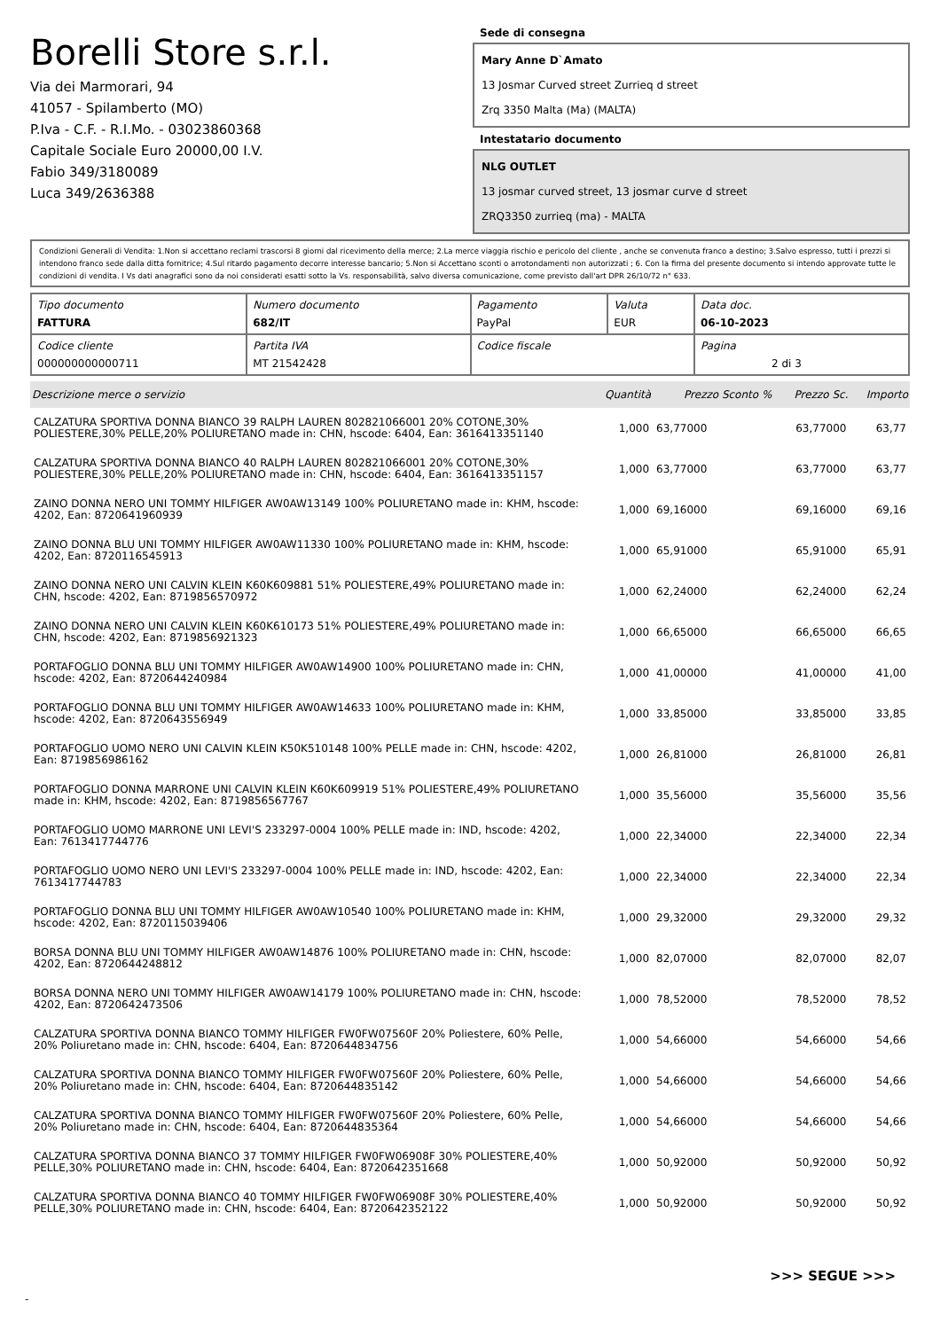Borelli Store s.r.l.
Via dei Marmorari, 94
41057 - Spilamberto (MO)
P.Iva - C.F. - R.I.Mo. - 03023860368
Capitale Sociale Euro 20000,00 I.V.
Fabio 349/3180089
Luca 349/2636388
Sede di consegna
Mary Anne D`Amato
13 Josmar Curved street Zurrieq d street
Zrq 3350 Malta (Ma) (MALTA)
Intestatario documento
NLG OUTLET
13 josmar curved street, 13 josmar curve d street
ZRQ3350 zurrieq (ma) - MALTA
Condizioni Generali di Vendita: 1.Non si accettano reclami trascorsi 8 giorni dal ricevimento della merce; 2.La merce viaggia rischio e pericolo del cliente , anche se convenuta franco a destino; 3.Salvo espresso, tutti i prezzi si intendono franco sede dalla ditta fornitrice; 4.Sul ritardo pagamento decorre interesse bancario; 5.Non si Accettano sconti o arrotondamenti non autorizzati ; 6. Con la firma del presente documento si intendo approvate tutte le condizioni di vendita. I Vs dati anagrafici sono da noi considerati esatti sotto la Vs. responsabilità, salvo diversa comunicazione, come previsto dall'art DPR 26/10/72 n° 633.
| Tipo documento FATTURA | Numero documento 682/IT | Pagamento PayPal | Valuta EUR | Data doc. 06-10-2023 |
| Codice cliente 000000000000711 | Partita IVA MT 21542428 | Codice fiscale | | Pagina 2 di 3 |
| Descrizione merce o servizio | Quantità | Prezzo Sconto % | Prezzo Sc. | Importo |
| --- | --- | --- | --- | --- |
| CALZATURA SPORTIVA DONNA BIANCO 39 RALPH LAUREN 802821066001 20% COTONE,30% POLIESTERE,30% PELLE,20% POLIURETANO made in: CHN, hscode: 6404, Ean: 3616413351140 | 1,000 | 63,77000 | 63,77000 | 63,77 |
| CALZATURA SPORTIVA DONNA BIANCO 40 RALPH LAUREN 802821066001 20% COTONE,30% POLIESTERE,30% PELLE,20% POLIURETANO made in: CHN, hscode: 6404, Ean: 3616413351157 | 1,000 | 63,77000 | 63,77000 | 63,77 |
| ZAINO DONNA NERO UNI TOMMY HILFIGER AW0AW13149 100% POLIURETANO made in: KHM, hscode: 4202, Ean: 8720641960939 | 1,000 | 69,16000 | 69,16000 | 69,16 |
| ZAINO DONNA BLU UNI TOMMY HILFIGER AW0AW11330 100% POLIURETANO made in: KHM, hscode: 4202, Ean: 8720116545913 | 1,000 | 65,91000 | 65,91000 | 65,91 |
| ZAINO DONNA NERO UNI CALVIN KLEIN K60K609881 51% POLIESTERE,49% POLIURETANO made in: CHN, hscode: 4202, Ean: 8719856570972 | 1,000 | 62,24000 | 62,24000 | 62,24 |
| ZAINO DONNA NERO UNI CALVIN KLEIN K60K610173 51% POLIESTERE,49% POLIURETANO made in: CHN, hscode: 4202, Ean: 8719856921323 | 1,000 | 66,65000 | 66,65000 | 66,65 |
| PORTAFOGLIO DONNA BLU UNI TOMMY HILFIGER AW0AW14900 100% POLIURETANO made in: CHN, hscode: 4202, Ean: 8720644240984 | 1,000 | 41,00000 | 41,00000 | 41,00 |
| PORTAFOGLIO DONNA BLU UNI TOMMY HILFIGER AW0AW14633 100% POLIURETANO made in: KHM, hscode: 4202, Ean: 8720643556949 | 1,000 | 33,85000 | 33,85000 | 33,85 |
| PORTAFOGLIO UOMO NERO UNI CALVIN KLEIN K50K510148 100% PELLE made in: CHN, hscode: 4202, Ean: 8719856986162 | 1,000 | 26,81000 | 26,81000 | 26,81 |
| PORTAFOGLIO DONNA MARRONE UNI CALVIN KLEIN K60K609919 51% POLIESTERE,49% POLIURETANO made in: KHM, hscode: 4202, Ean: 8719856567767 | 1,000 | 35,56000 | 35,56000 | 35,56 |
| PORTAFOGLIO UOMO MARRONE UNI LEVI'S 233297-0004 100% PELLE made in: IND, hscode: 4202, Ean: 7613417744776 | 1,000 | 22,34000 | 22,34000 | 22,34 |
| PORTAFOGLIO UOMO NERO UNI LEVI'S 233297-0004 100% PELLE made in: IND, hscode: 4202, Ean: 7613417744783 | 1,000 | 22,34000 | 22,34000 | 22,34 |
| PORTAFOGLIO DONNA BLU UNI TOMMY HILFIGER AW0AW10540 100% POLIURETANO made in: KHM, hscode: 4202, Ean: 8720115039406 | 1,000 | 29,32000 | 29,32000 | 29,32 |
| BORSA DONNA BLU UNI TOMMY HILFIGER AW0AW14876 100% POLIURETANO made in: CHN, hscode: 4202, Ean: 8720644248812 | 1,000 | 82,07000 | 82,07000 | 82,07 |
| BORSA DONNA NERO UNI TOMMY HILFIGER AW0AW14179 100% POLIURETANO made in: CHN, hscode: 4202, Ean: 8720642473506 | 1,000 | 78,52000 | 78,52000 | 78,52 |
| CALZATURA SPORTIVA DONNA BIANCO TOMMY HILFIGER FW0FW07560F 20% Poliestere, 60% Pelle, 20% Poliuretano made in: CHN, hscode: 6404, Ean: 8720644834756 | 1,000 | 54,66000 | 54,66000 | 54,66 |
| CALZATURA SPORTIVA DONNA BIANCO TOMMY HILFIGER FW0FW07560F 20% Poliestere, 60% Pelle, 20% Poliuretano made in: CHN, hscode: 6404, Ean: 8720644835142 | 1,000 | 54,66000 | 54,66000 | 54,66 |
| CALZATURA SPORTIVA DONNA BIANCO TOMMY HILFIGER FW0FW07560F 20% Poliestere, 60% Pelle, 20% Poliuretano made in: CHN, hscode: 6404, Ean: 8720644835364 | 1,000 | 54,66000 | 54,66000 | 54,66 |
| CALZATURA SPORTIVA DONNA BIANCO 37 TOMMY HILFIGER FW0FW06908F 30% POLIESTERE,40% PELLE,30% POLIURETANO made in: CHN, hscode: 6404, Ean: 8720642351668 | 1,000 | 50,92000 | 50,92000 | 50,92 |
| CALZATURA SPORTIVA DONNA BIANCO 40 TOMMY HILFIGER FW0FW06908F 30% POLIESTERE,40% PELLE,30% POLIURETANO made in: CHN, hscode: 6404, Ean: 8720642352122 | 1,000 | 50,92000 | 50,92000 | 50,92 |
>>> SEGUE >>>
-